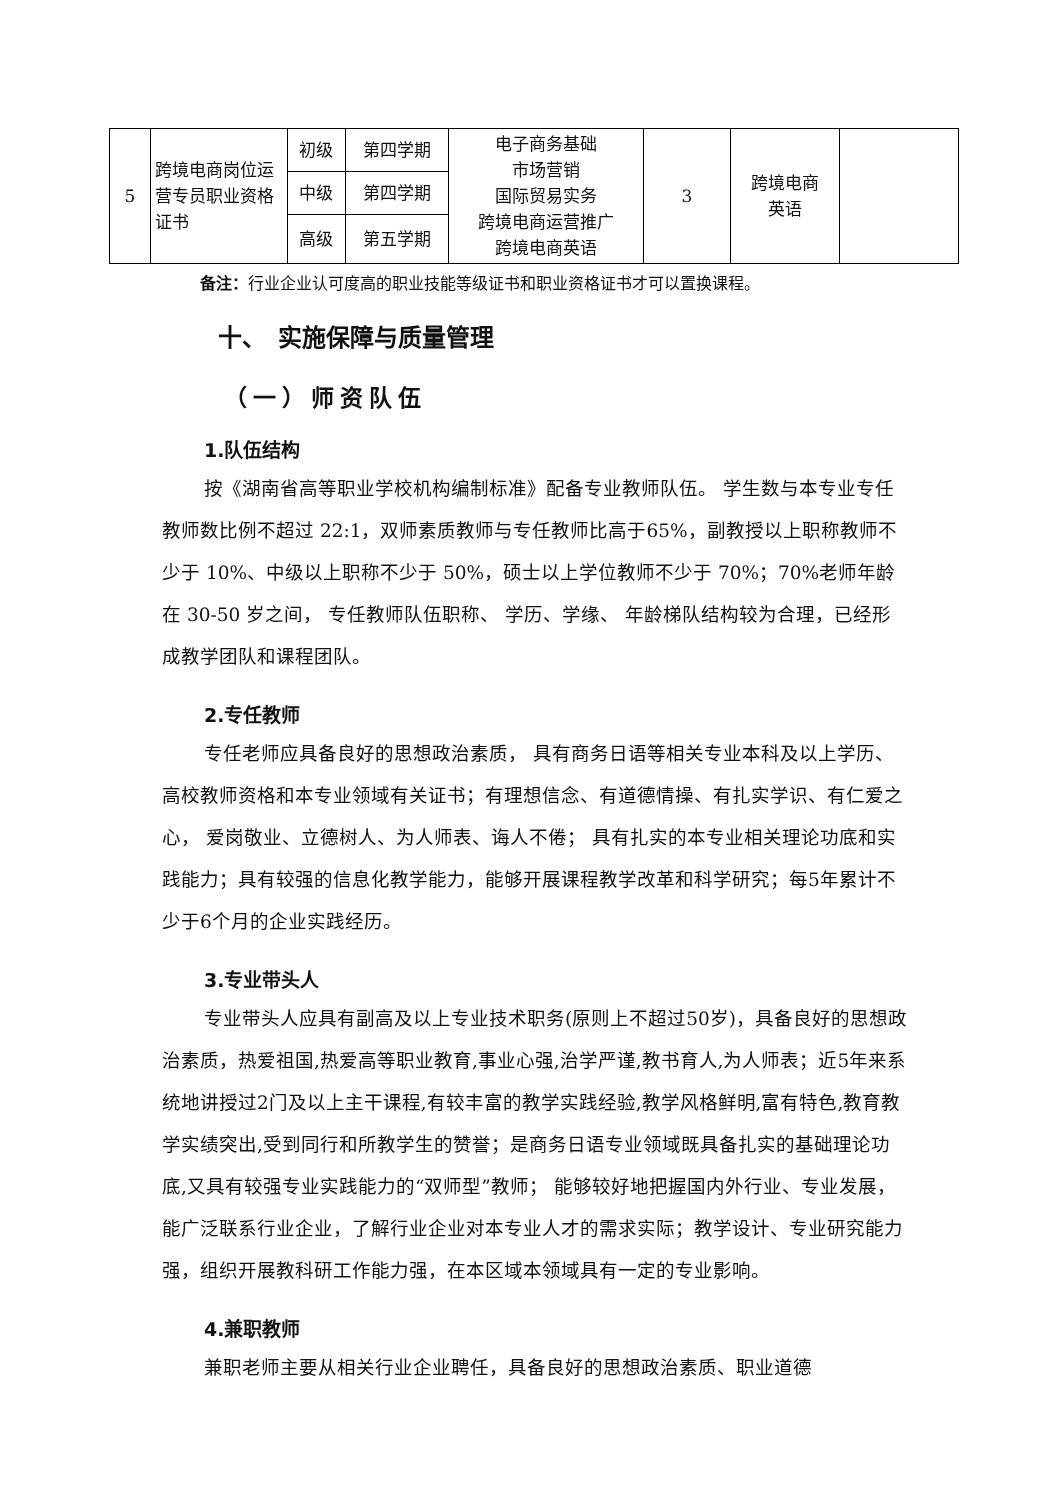| 5 | 跨境电商岗位运营专员职业资格证书 | 初级 | 第四学期 | 电子商务基础 市场营销 国际贸易实务 跨境电商运营推广 跨境电商英语 | 3 | 跨境电商 英语 | |
| | | 中级 | 第四学期 | | | | |
| | | 高级 | 第五学期 | | | | |
备注：行业企业认可度高的职业技能等级证书和职业资格证书才可以置换课程。
十、　实施保障与质量管理
（一）师资队伍
1.队伍结构
按《湖南省高等职业学校机构编制标准》配备专业教师队伍。 学生数与本专业专任教师数比例不超过 22:1，双师素质教师与专任教师比高于65%，副教授以上职称教师不少于 10%、中级以上职称不少于 50%，硕士以上学位教师不少于 70%；70%老师年龄在 30-50 岁之间， 专任教师队伍职称、 学历、学缘、 年龄梯队结构较为合理，已经形成教学团队和课程团队。
2.专任教师
专任老师应具备良好的思想政治素质， 具有商务日语等相关专业本科及以上学历、高校教师资格和本专业领域有关证书；有理想信念、有道德情操、有扎实学识、有仁爱之心， 爱岗敬业、立德树人、为人师表、诲人不倦； 具有扎实的本专业相关理论功底和实践能力；具有较强的信息化教学能力，能够开展课程教学改革和科学研究；每5年累计不少于6个月的企业实践经历。
3.专业带头人
专业带头人应具有副高及以上专业技术职务(原则上不超过50岁)，具备良好的思想政治素质，热爱祖国,热爱高等职业教育,事业心强,治学严谨,教书育人,为人师表；近5年来系统地讲授过2门及以上主干课程,有较丰富的教学实践经验,教学风格鲜明,富有特色,教育教学实绩突出,受到同行和所教学生的赞誉；是商务日语专业领域既具备扎实的基础理论功底,又具有较强专业实践能力的“双师型”教师； 能够较好地把握国内外行业、专业发展，能广泛联系行业企业，了解行业企业对本专业人才的需求实际；教学设计、专业研究能力强，组织开展教科研工作能力强，在本区域本领域具有一定的专业影响。
4.兼职教师
兼职老师主要从相关行业企业聘任，具备良好的思想政治素质、职业道德